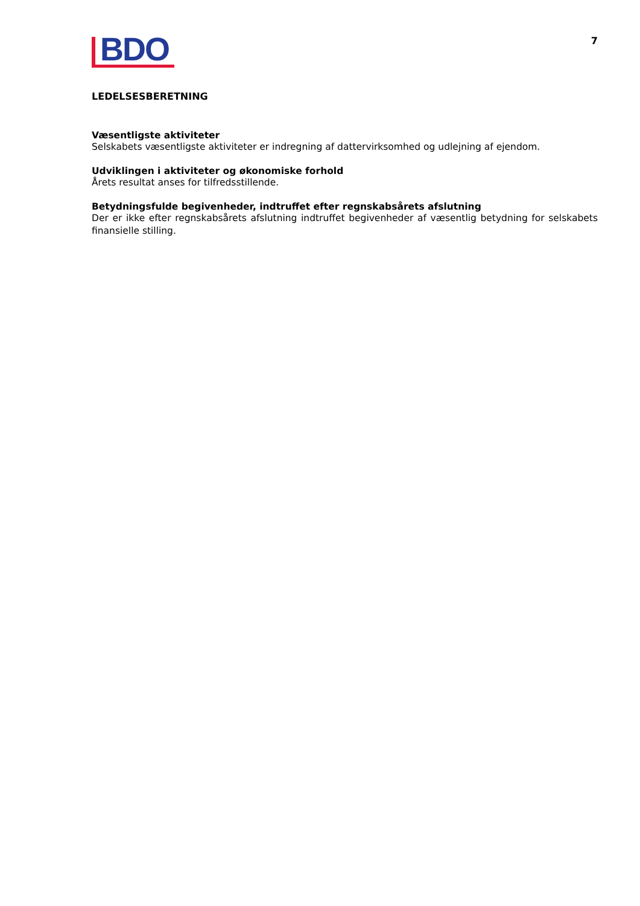BDO
7
LEDELSESBERETNING
Væsentligste aktiviteter
Selskabets væsentligste aktiviteter er indregning af dattervirksomhed og udlejning af ejendom.
Udviklingen i aktiviteter og økonomiske forhold
Årets resultat anses for tilfredsstillende.
Betydningsfulde begivenheder, indtruffet efter regnskabsårets afslutning
Der er ikke efter regnskabsårets afslutning indtruffet begivenheder af væsentlig betydning for selskabets finansielle stilling.